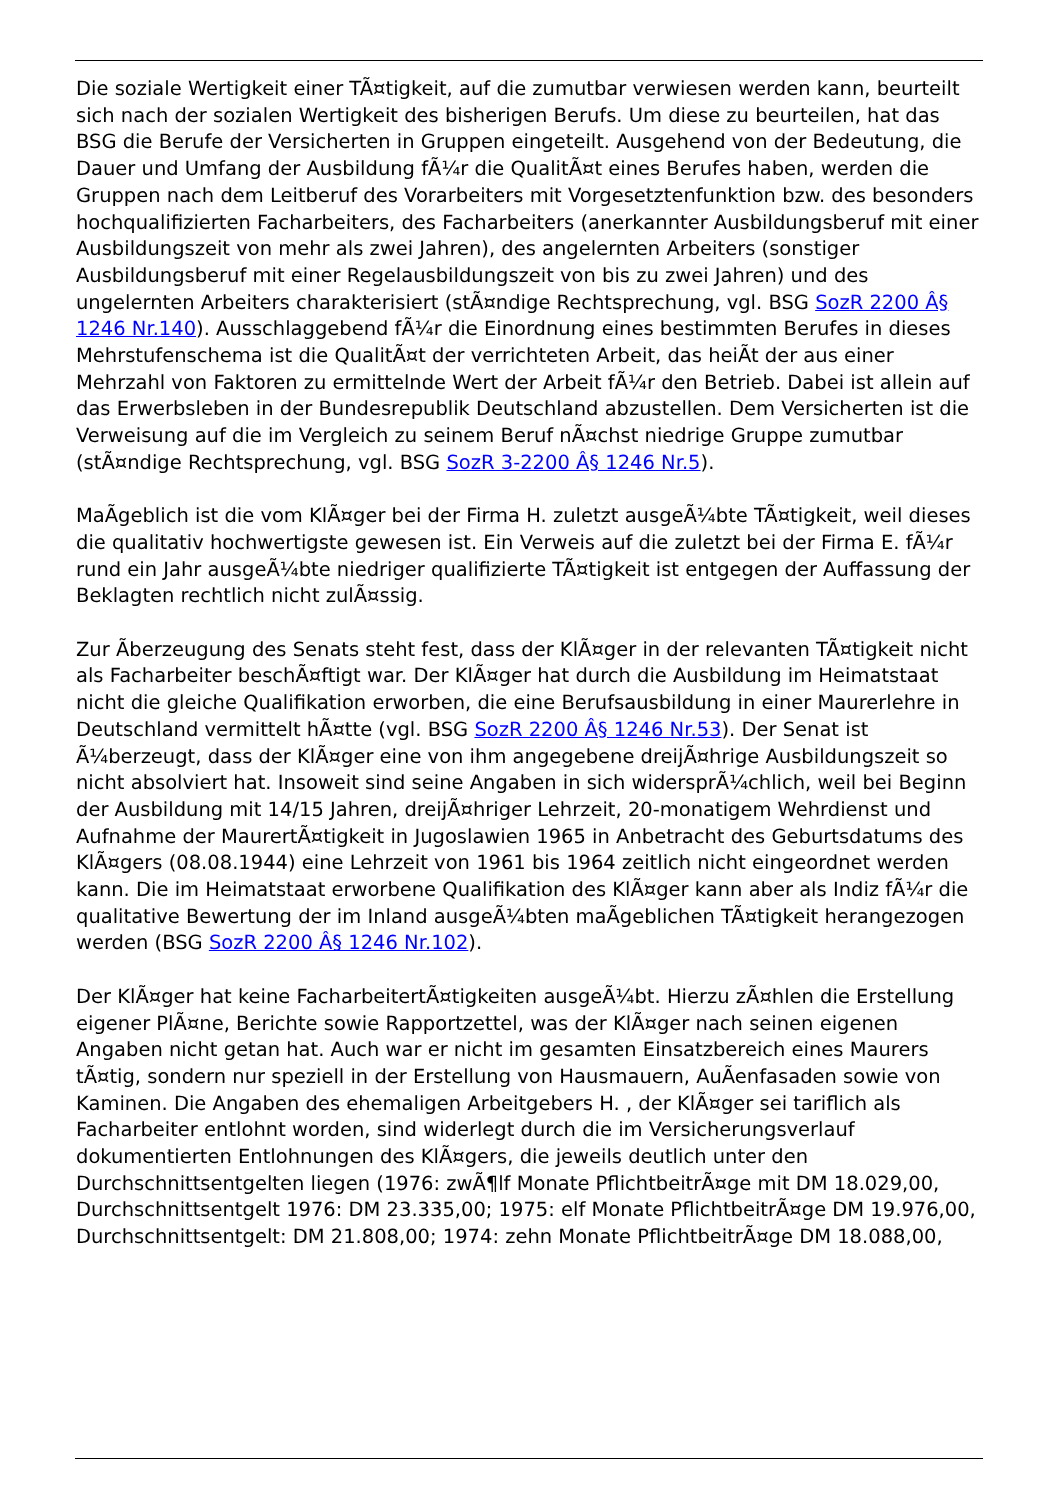Die soziale Wertigkeit einer TÃ¤tigkeit, auf die zumutbar verwiesen werden kann, beurteilt sich nach der sozialen Wertigkeit des bisherigen Berufs. Um diese zu beurteilen, hat das BSG die Berufe der Versicherten in Gruppen eingeteilt. Ausgehend von der Bedeutung, die Dauer und Umfang der Ausbildung fÃ¼r die QualitÃ¤t eines Berufes haben, werden die Gruppen nach dem Leitberuf des Vorarbeiters mit Vorgesetztenfunktion bzw. des besonders hochqualifizierten Facharbeiters, des Facharbeiters (anerkannter Ausbildungsberuf mit einer Ausbildungszeit von mehr als zwei Jahren), des angelernten Arbeiters (sonstiger Ausbildungsberuf mit einer Regelausbildungszeit von bis zu zwei Jahren) und des ungelernten Arbeiters charakterisiert (stÃ¤ndige Rechtsprechung, vgl. BSG SozR 2200 Â§ 1246 Nr.140). Ausschlaggebend fÃ¼r die Einordnung eines bestimmten Berufes in dieses Mehrstufenschema ist die QualitÃ¤t der verrichteten Arbeit, das heiÃt der aus einer Mehrzahl von Faktoren zu ermittelnde Wert der Arbeit fÃ¼r den Betrieb. Dabei ist allein auf das Erwerbsleben in der Bundesrepublik Deutschland abzustellen. Dem Versicherten ist die Verweisung auf die im Vergleich zu seinem Beruf nÃ¤chst niedrige Gruppe zumutbar (stÃ¤ndige Rechtsprechung, vgl. BSG SozR 3-2200 Â§ 1246 Nr.5).
MaÃgeblich ist die vom KlÃ¤ger bei der Firma H. zuletzt ausgeÃ¼bte TÃ¤tigkeit, weil dieses die qualitativ hochwertigste gewesen ist. Ein Verweis auf die zuletzt bei der Firma E. fÃ¼r rund ein Jahr ausgeÃ¼bte niedriger qualifizierte TÃ¤tigkeit ist entgegen der Auffassung der Beklagten rechtlich nicht zulÃ¤ssig.
Zur Ãberzeugung des Senats steht fest, dass der KlÃ¤ger in der relevanten TÃ¤tigkeit nicht als Facharbeiter beschÃ¤ftigt war. Der KlÃ¤ger hat durch die Ausbildung im Heimatstaat nicht die gleiche Qualifikation erworben, die eine Berufsausbildung in einer Maurerlehre in Deutschland vermittelt hÃ¤tte (vgl. BSG SozR 2200 Â§ 1246 Nr.53). Der Senat ist Ã¼berzeugt, dass der KlÃ¤ger eine von ihm angegebene dreijÃ¤hrige Ausbildungszeit so nicht absolviert hat. Insoweit sind seine Angaben in sich widersprÃ¼chlich, weil bei Beginn der Ausbildung mit 14/15 Jahren, dreijÃ¤hriger Lehrzeit, 20-monatigem Wehrdienst und Aufnahme der MaurertÃ¤tigkeit in Jugoslawien 1965 in Anbetracht des Geburtsdatums des KlÃ¤gers (08.08.1944) eine Lehrzeit von 1961 bis 1964 zeitlich nicht eingeordnet werden kann. Die im Heimatstaat erworbene Qualifikation des KlÃ¤ger kann aber als Indiz fÃ¼r die qualitative Bewertung der im Inland ausgeÃ¼bten maÃgeblichen TÃ¤tigkeit herangezogen werden (BSG SozR 2200 Â§ 1246 Nr.102).
Der KlÃ¤ger hat keine FacharbeitertÃ¤tigkeiten ausgeÃ¼bt. Hierzu zÃ¤hlen die Erstellung eigener PlÃ¤ne, Berichte sowie Rapportzettel, was der KlÃ¤ger nach seinen eigenen Angaben nicht getan hat. Auch war er nicht im gesamten Einsatzbereich eines Maurers tÃ¤tig, sondern nur speziell in der Erstellung von Hausmauern, AuÃenfasaden sowie von Kaminen. Die Angaben des ehemaligen Arbeitgebers H. , der KlÃ¤ger sei tariflich als Facharbeiter entlohnt worden, sind widerlegt durch die im Versicherungsverlauf dokumentierten Entlohnungen des KlÃ¤gers, die jeweils deutlich unter den Durchschnittsentgelten liegen (1976: zwÃ¶lf Monate PflichtbeitrÃ¤ge mit DM 18.029,00, Durchschnittsentgelt 1976: DM 23.335,00; 1975: elf Monate PflichtbeitrÃ¤ge DM 19.976,00, Durchschnittsentgelt: DM 21.808,00; 1974: zehn Monate PflichtbeitrÃ¤ge DM 18.088,00,